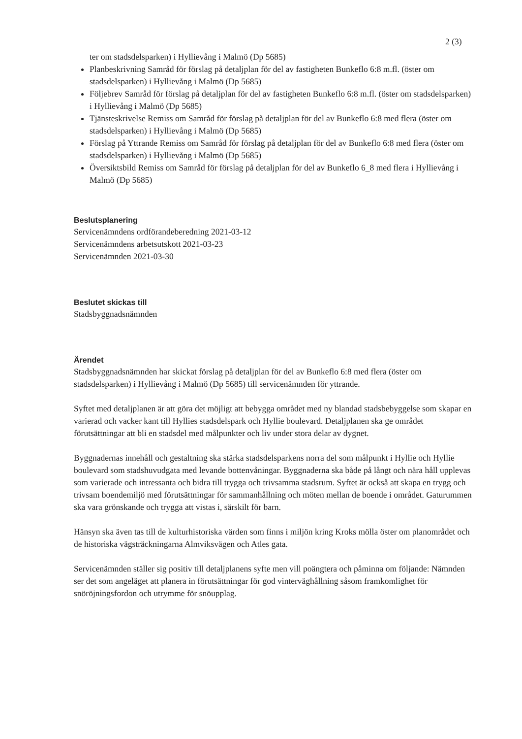2 (3)
ter om stadsdelsparken) i Hyllievång i Malmö (Dp 5685)
Planbeskrivning Samråd för förslag på detaljplan för del av fastigheten Bunkeflo 6:8 m.fl. (öster om stadsdelsparken) i Hyllievång i Malmö (Dp 5685)
Följebrev Samråd för förslag på detaljplan för del av fastigheten Bunkeflo 6:8 m.fl. (öster om stadsdelsparken) i Hyllievång i Malmö (Dp 5685)
Tjänsteskrivelse Remiss om Samråd för förslag på detaljplan för del av Bunkeflo 6:8 med flera (öster om stadsdelsparken) i Hyllievång i Malmö (Dp 5685)
Förslag på Yttrande Remiss om Samråd för förslag på detaljplan för del av Bunkeflo 6:8 med flera (öster om stadsdelsparken) i Hyllievång i Malmö (Dp 5685)
Översiktsbild Remiss om Samråd för förslag på detaljplan för del av Bunkeflo 6_8 med flera i Hyllievång i Malmö (Dp 5685)
Beslutsplanering
Servicenämndens ordförandeberedning 2021-03-12
Servicenämndens arbetsutskott 2021-03-23
Servicenämnden 2021-03-30
Beslutet skickas till
Stadsbyggnadsnämnden
Ärendet
Stadsbyggnadsnämnden har skickat förslag på detaljplan för del av Bunkeflo 6:8 med flera (öster om stadsdelsparken) i Hyllievång i Malmö (Dp 5685) till servicenämnden för yttrande.
Syftet med detaljplanen är att göra det möjligt att bebygga området med ny blandad stadsbebyggelse som skapar en varierad och vacker kant till Hyllies stadsdelspark och Hyllie boulevard. Detaljplanen ska ge området förutsättningar att bli en stadsdel med målpunkter och liv under stora delar av dygnet.
Byggnadernas innehåll och gestaltning ska stärka stadsdelsparkens norra del som målpunkt i Hyllie och Hyllie boulevard som stadshuvudgata med levande bottenvåningar. Byggnaderna ska både på långt och nära håll upplevas som varierade och intressanta och bidra till trygga och trivsamma stadsrum. Syftet är också att skapa en trygg och trivsam boendemiljö med förutsättningar för sammanhållning och möten mellan de boende i området. Gaturummen ska vara grönskande och trygga att vistas i, särskilt för barn.
Hänsyn ska även tas till de kulturhistoriska värden som finns i miljön kring Kroks mölla öster om planområdet och de historiska vägsträckningarna Almviksvägen och Atles gata.
Servicenämnden ställer sig positiv till detaljplanens syfte men vill poängtera och påminna om följande: Nämnden ser det som angeläget att planera in förutsättningar för god vinterväghållning såsom framkomlighet för snöröjningsfordon och utrymme för snöupplag.